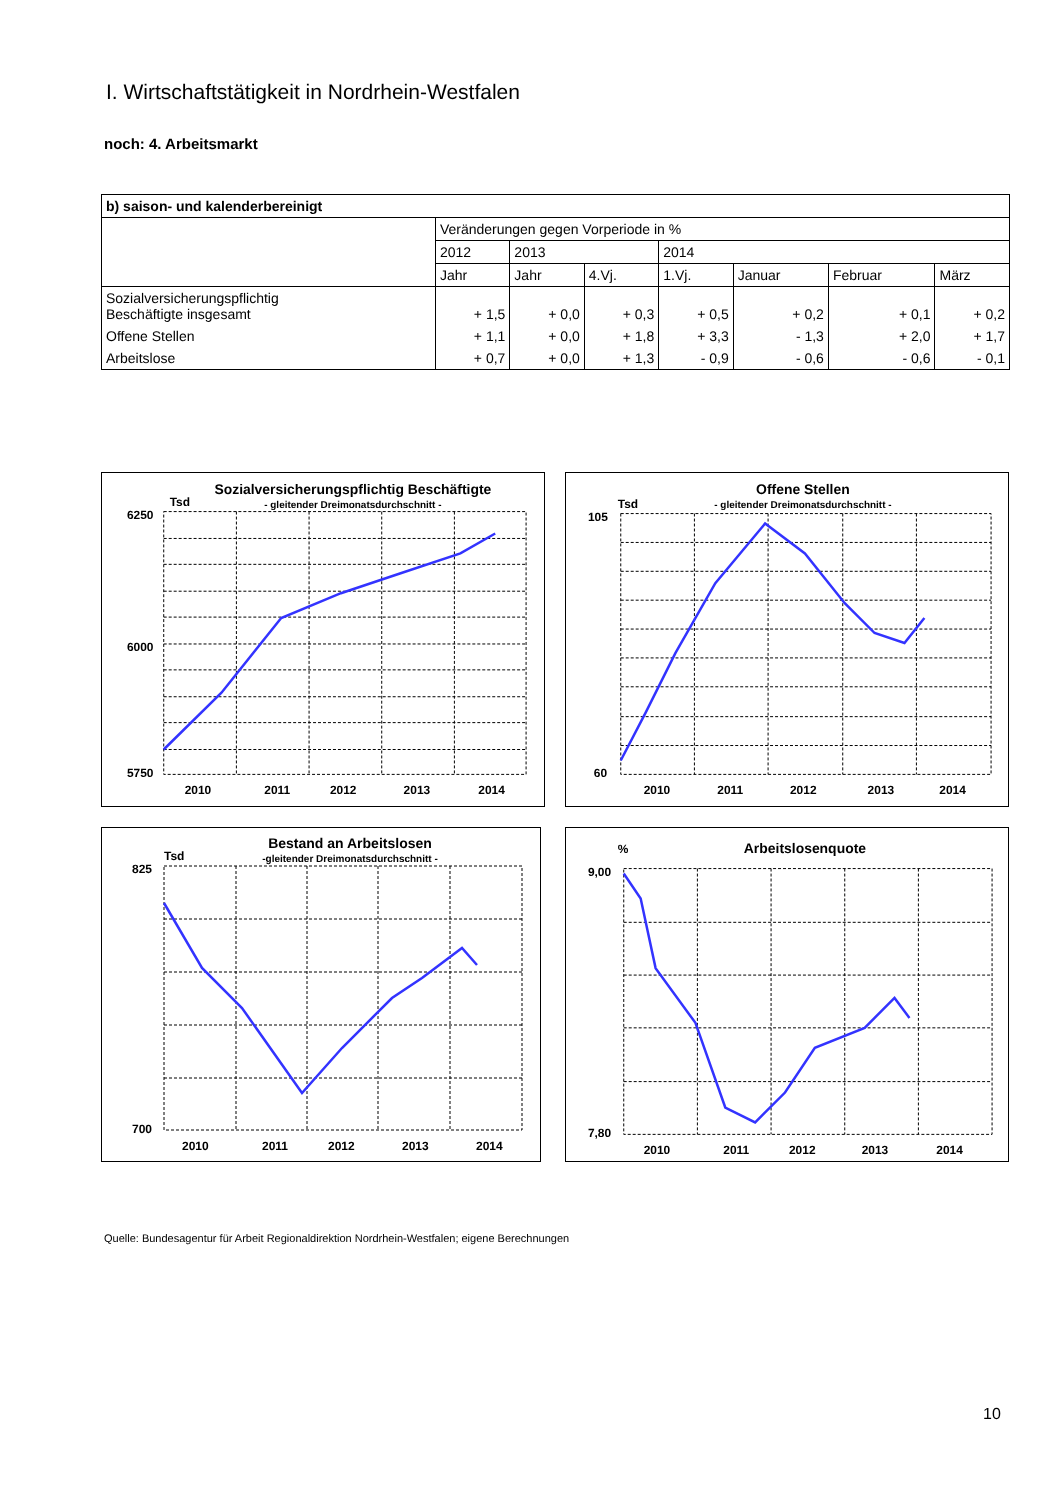I. Wirtschaftstätigkeit in Nordrhein-Westfalen
noch: 4. Arbeitsmarkt
| b) saison- und kalenderbereinigt | | | | | | | |
| --- | --- | --- | --- | --- | --- | --- | --- |
| | Veränderungen gegen Vorperiode in % | | | | | | |
| | 2012 | 2013 | | 2014 | | | |
| | Jahr | Jahr | 4.Vj. | 1.Vj. | Januar | Februar | März |
| Sozialversicherungspflichtig Beschäftigte insgesamt | + 1,5 | + 0,0 | + 0,3 | + 0,5 | + 0,2 | + 0,1 | + 0,2 |
| Offene Stellen | + 1,1 | + 0,0 | + 1,8 | + 3,3 | - 1,3 | + 2,0 | + 1,7 |
| Arbeitslose | + 0,7 | + 0,0 | + 1,3 | - 0,9 | - 0,6 | - 0,6 | - 0,1 |
Sozialversicherungspflichtig Beschäftigte
Tsd
- gleitender Dreimonatsdurchschnitt -
6250
5750
6000
2010
2011
2012
2013
2014
Offene Stellen
Tsd
- gleitender Dreimonatsdurchschnitt -
105
60
2010
2011
2012
2013
2014
Bestand an Arbeitslosen
Tsd
-gleitender Dreimonatsdurchschnitt -
825
700
2010
2011
2012
2013
2014
Arbeitslosenquote
%
9,00
7,80
2010
2011
2012
2013
2014
Quelle: Bundesagentur für Arbeit Regionaldirektion Nordrhein-Westfalen; eigene Berechnungen
10